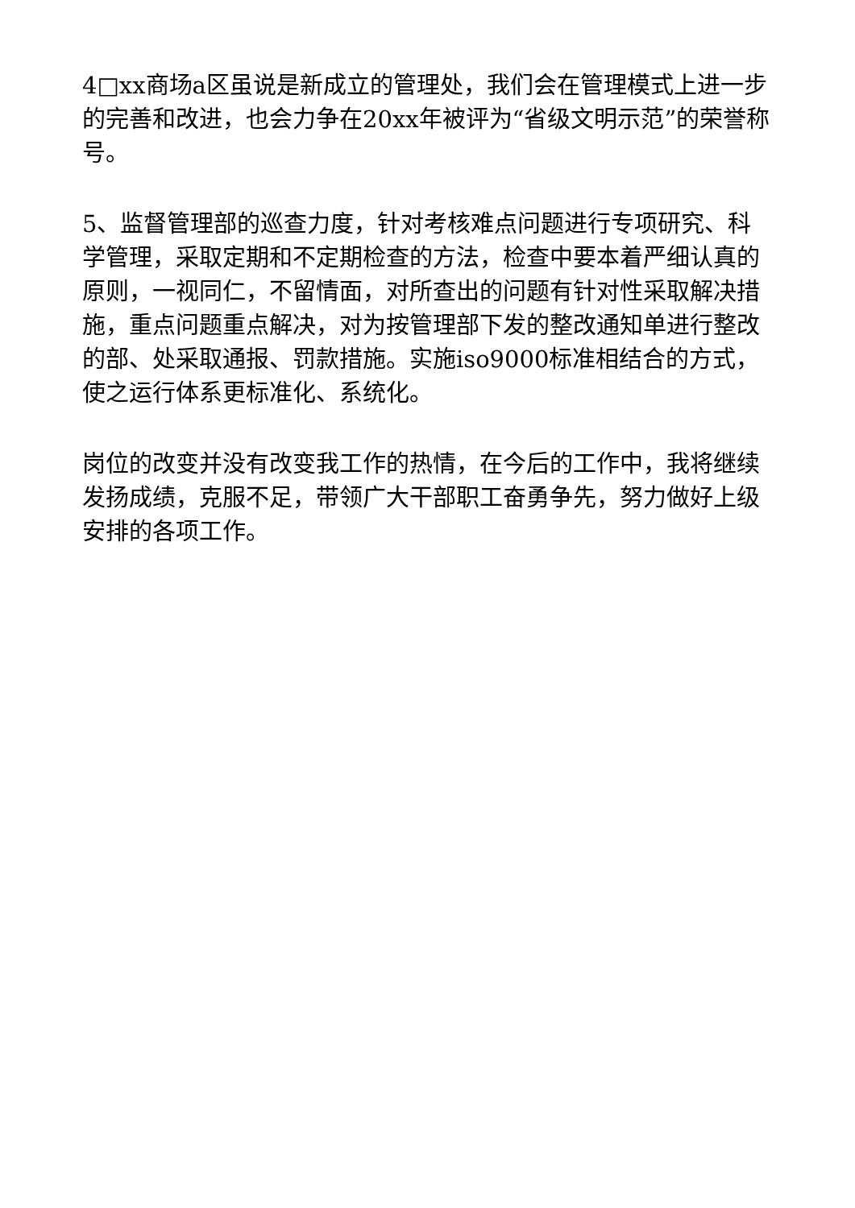4□xx商场a区虽说是新成立的管理处，我们会在管理模式上进一步的完善和改进，也会力争在20xx年被评为“省级文明示范”的荣誉称号。
5、监督管理部的巡查力度，针对考核难点问题进行专项研究、科学管理，采取定期和不定期检查的方法，检查中要本着严细认真的原则，一视同仁，不留情面，对所查出的问题有针对性采取解决措施，重点问题重点解决，对为按管理部下发的整改通知单进行整改的部、处采取通报、罚款措施。实施iso9000标准相结合的方式，使之运行体系更标准化、系统化。
岗位的改变并没有改变我工作的热情，在今后的工作中，我将继续发扬成绩，克服不足，带领广大干部职工奋勇争先，努力做好上级安排的各项工作。